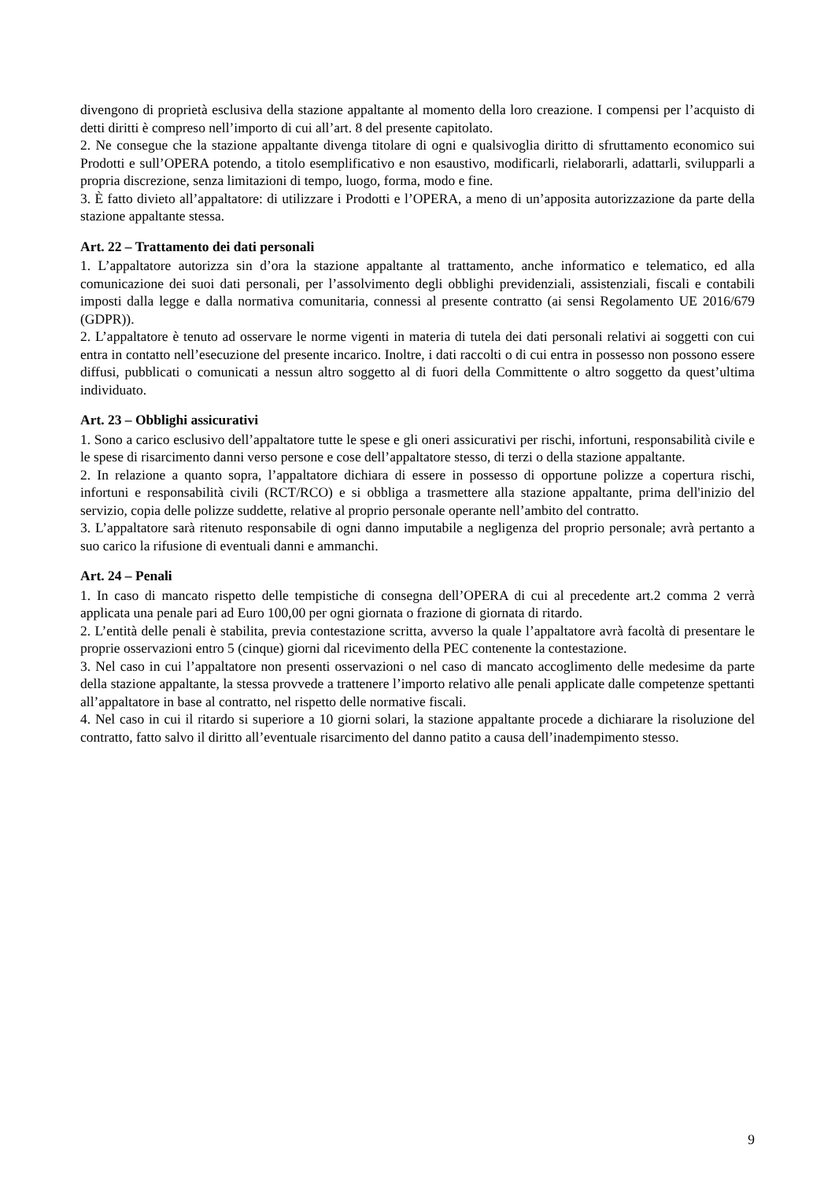divengono di proprietà esclusiva della stazione appaltante al momento della loro creazione. I compensi per l’acquisto di detti diritti è compreso nell’importo di cui all’art. 8 del presente capitolato.
2. Ne consegue che la stazione appaltante divenga titolare di ogni e qualsivoglia diritto di sfruttamento economico sui Prodotti e sull’OPERA potendo, a titolo esemplificativo e non esaustivo, modificarli, rielaborarli, adattarli, svilupparli a propria discrezione, senza limitazioni di tempo, luogo, forma, modo e fine.
3. È fatto divieto all’appaltatore: di utilizzare i Prodotti e l’OPERA, a meno di un’apposita autorizzazione da parte della stazione appaltante stessa.
Art. 22 – Trattamento dei dati personali
1. L’appaltatore autorizza sin d’ora la stazione appaltante al trattamento, anche informatico e telematico, ed alla comunicazione dei suoi dati personali, per l’assolvimento degli obblighi previdenziali, assistenziali, fiscali e contabili imposti dalla legge e dalla normativa comunitaria, connessi al presente contratto (ai sensi Regolamento UE 2016/679 (GDPR)).
2. L’appaltatore è tenuto ad osservare le norme vigenti in materia di tutela dei dati personali relativi ai soggetti con cui entra in contatto nell’esecuzione del presente incarico. Inoltre, i dati raccolti o di cui entra in possesso non possono essere diffusi, pubblicati o comunicati a nessun altro soggetto al di fuori della Committente o altro soggetto da quest’ultima individuato.
Art. 23 – Obblighi assicurativi
1. Sono a carico esclusivo dell’appaltatore tutte le spese e gli oneri assicurativi per rischi, infortuni, responsabilità civile e le spese di risarcimento danni verso persone e cose dell’appaltatore stesso, di terzi o della stazione appaltante.
2. In relazione a quanto sopra, l’appaltatore dichiara di essere in possesso di opportune polizze a copertura rischi, infortuni e responsabilità civili (RCT/RCO) e si obbliga a trasmettere alla stazione appaltante, prima dell'inizio del servizio, copia delle polizze suddette, relative al proprio personale operante nell’ambito del contratto.
3. L’appaltatore sarà ritenuto responsabile di ogni danno imputabile a negligenza del proprio personale; avrà pertanto a suo carico la rifusione di eventuali danni e ammanchi.
Art. 24 – Penali
1. In caso di mancato rispetto delle tempistiche di consegna dell’OPERA di cui al precedente art.2 comma 2 verrà applicata una penale pari ad Euro 100,00 per ogni giornata o frazione di giornata di ritardo.
2. L’entità delle penali è stabilita, previa contestazione scritta, avverso la quale l’appaltatore avrà facoltà di presentare le proprie osservazioni entro 5 (cinque) giorni dal ricevimento della PEC contenente la contestazione.
3. Nel caso in cui l’appaltatore non presenti osservazioni o nel caso di mancato accoglimento delle medesime da parte della stazione appaltante, la stessa provvede a trattenere l’importo relativo alle penali applicate dalle competenze spettanti all’appaltatore in base al contratto, nel rispetto delle normative fiscali.
4. Nel caso in cui il ritardo si superiore a 10 giorni solari, la stazione appaltante procede a dichiarare la risoluzione del contratto, fatto salvo il diritto all’eventuale risarcimento del danno patito a causa dell’inadempimento stesso.
9